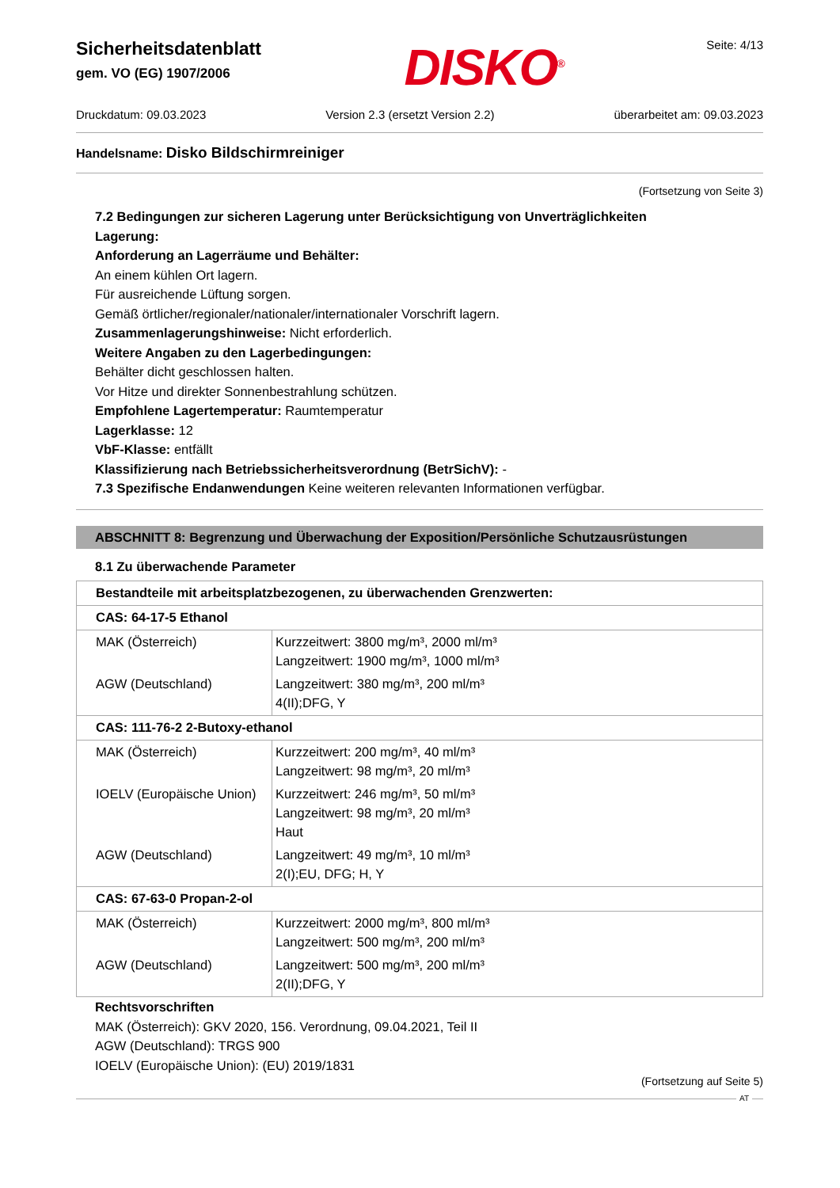Sicherheitsdatenblatt
gem. VO (EG) 1907/2006
DISKO<sup>®</sup> Seite: 4/13
Druckdatum: 09.03.2023 Version 2.3 (ersetzt Version 2.2) überarbeitet am: 09.03.2023
Handelsname: Disko Bildschirmreiniger
(Fortsetzung von Seite 3)
7.2 Bedingungen zur sicheren Lagerung unter Berücksichtigung von Unverträglichkeiten
Lagerung:
Anforderung an Lagerräume und Behälter:
An einem kühlen Ort lagern.
Für ausreichende Lüftung sorgen.
Gemäß örtlicher/regionaler/nationaler/internationaler Vorschrift lagern.
Zusammenlagerungshinweise: Nicht erforderlich.
Weitere Angaben zu den Lagerbedingungen:
Behälter dicht geschlossen halten.
Vor Hitze und direkter Sonnenbestrahlung schützen.
Empfohlene Lagertemperatur: Raumtemperatur
Lagerklasse: 12
VbF-Klasse: entfällt
Klassifizierung nach Betriebssicherheitsverordnung (BetrSichV): -
7.3 Spezifische Endanwendungen Keine weiteren relevanten Informationen verfügbar.
ABSCHNITT 8: Begrenzung und Überwachung der Exposition/Persönliche Schutzausrüstungen
8.1 Zu überwachende Parameter
| Bestandteile mit arbeitsplatzbezogenen, zu überwachenden Grenzwerten: | |
| CAS: 64-17-5 Ethanol | |
| MAK (Österreich) AGW (Deutschland) | Kurzzeitwert: 3800 mg/m³, 2000 ml/m³ Langzeitwert: 1900 mg/m³, 1000 ml/m³ Langzeitwert: 380 mg/m³, 200 ml/m³ 4(II);DFG, Y |
| CAS: 111-76-2 2-Butoxy-ethanol | |
| MAK (Österreich) IOELV (Europäische Union) AGW (Deutschland) | Kurzzeitwert: 200 mg/m³, 40 ml/m³ Langzeitwert: 98 mg/m³, 20 ml/m³ Kurzzeitwert: 246 mg/m³, 50 ml/m³ Langzeitwert: 98 mg/m³, 20 ml/m³ Haut Langzeitwert: 49 mg/m³, 10 ml/m³ 2(I);EU, DFG; H, Y |
| CAS: 67-63-0 Propan-2-ol | |
| MAK (Österreich) AGW (Deutschland) | Kurzzeitwert: 2000 mg/m³, 800 ml/m³ Langzeitwert: 500 mg/m³, 200 ml/m³ Langzeitwert: 500 mg/m³, 200 ml/m³ 2(II);DFG, Y |
Rechtsvorschriften
MAK (Österreich): GKV 2020, 156. Verordnung, 09.04.2021, Teil II
AGW (Deutschland): TRGS 900
IOELV (Europäische Union): (EU) 2019/1831
(Fortsetzung auf Seite 5)
AT